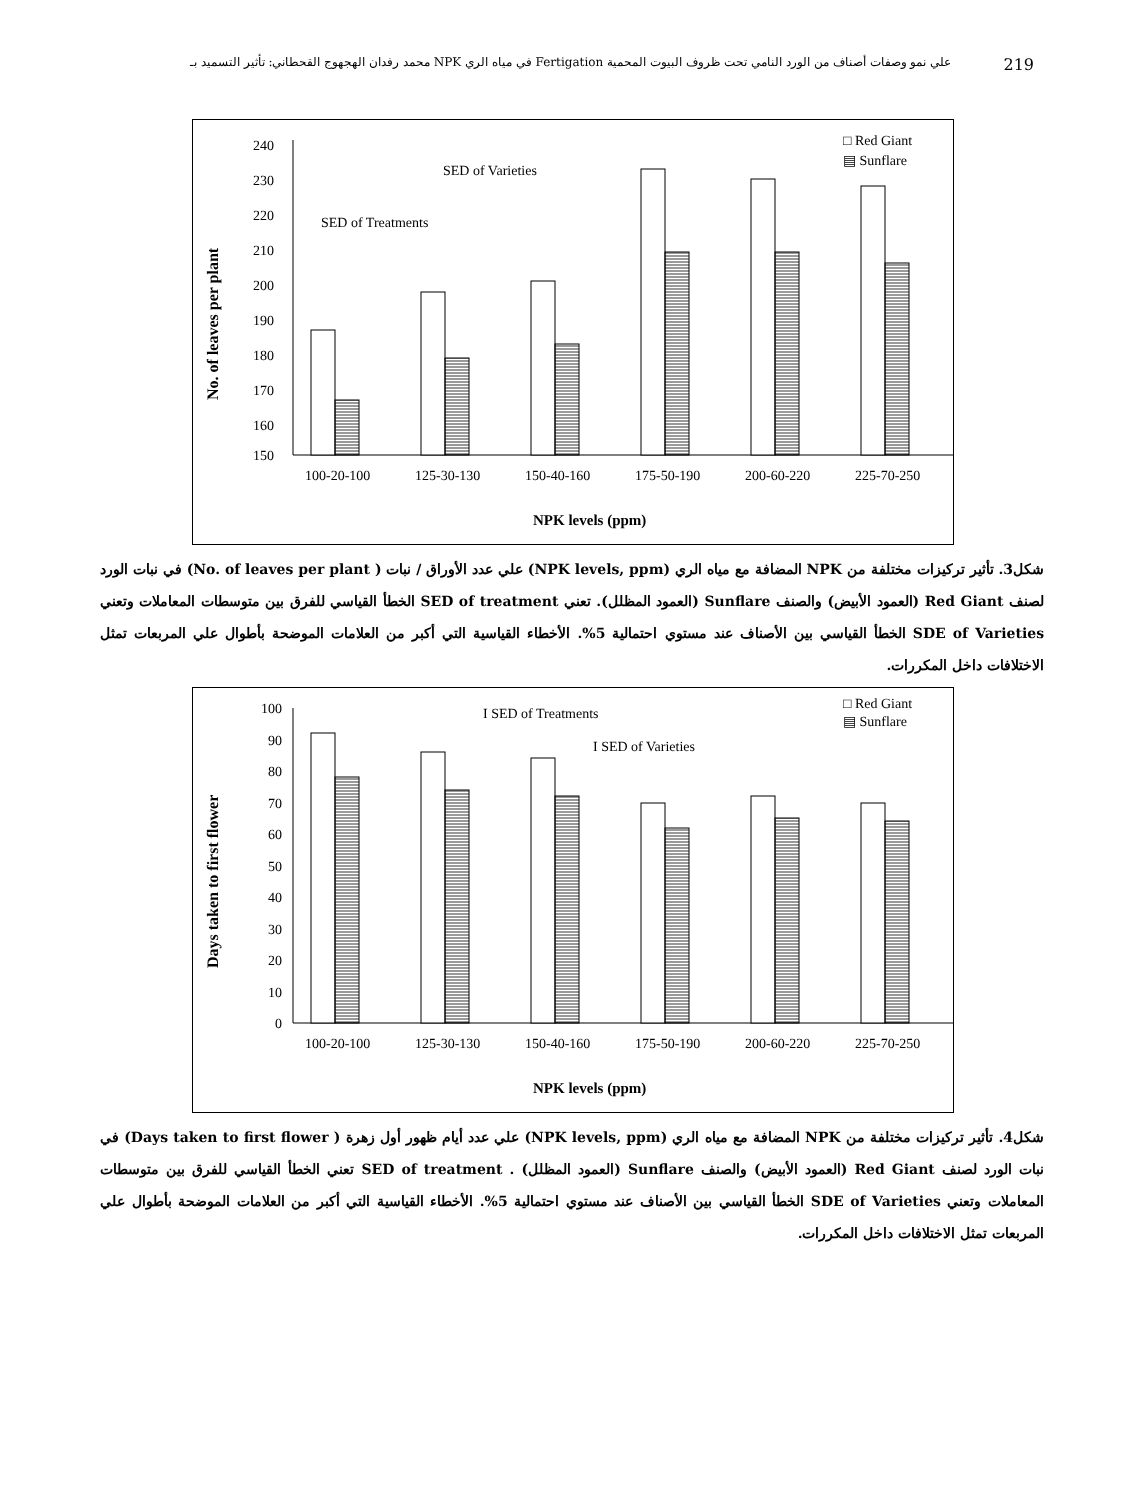محمد رفدان الهجهوج القحطاني: تأثير التسميد بـ NPK في مياه الري Fertigation علي نمو وصفات أصناف من الورد النامي تحت ظروف البيوت المحمية 219
No. of leaves per plant
240
230
220
210
200
190
180
170
160
150
100-20-100
125-30-130
150-40-160
175-50-190
200-60-220
225-70-250
SED of Varieties
SED of Treatments
□ Red Giant
▤ Sunflare
NPK levels (ppm)
شكل3. تأثير تركيزات مختلفة من NPK المضافة مع مياه الري (NPK levels, ppm) علي عدد الأوراق / نبات ( No. of leaves per plant) في نبات الورد لصنف Red Giant (العمود الأبيض) والصنف Sunflare (العمود المظلل). تعني SED of treatment الخطأ القياسي للفرق بين متوسطات المعاملات وتعني SDE of Varieties الخطأ القياسي بين الأصناف عند مستوي احتمالية 5%. الأخطاء القياسية التي أكبر من العلامات الموضحة بأطوال علي المربعات تمثل الاختلافات داخل المكررات.
Days taken to first flower
100
90
80
70
60
50
40
30
20
10
0
100-20-100
125-30-130
150-40-160
175-50-190
200-60-220
225-70-250
I SED of Treatments
I SED of Varieties
□ Red Giant
▤ Sunflare
NPK levels (ppm)
شكل4. تأثير تركيزات مختلفة من NPK المضافة مع مياه الري (NPK levels, ppm) علي عدد أيام ظهور أول زهرة ( Days taken to first flower) في نبات الورد لصنف Red Giant (العمود الأبيض) والصنف Sunflare (العمود المظلل) . SED of treatment تعني الخطأ القياسي للفرق بين متوسطات المعاملات وتعني SDE of Varieties الخطأ القياسي بين الأصناف عند مستوي احتمالية 5%. الأخطاء القياسية التي أكبر من العلامات الموضحة بأطوال علي المربعات تمثل الاختلافات داخل المكررات.